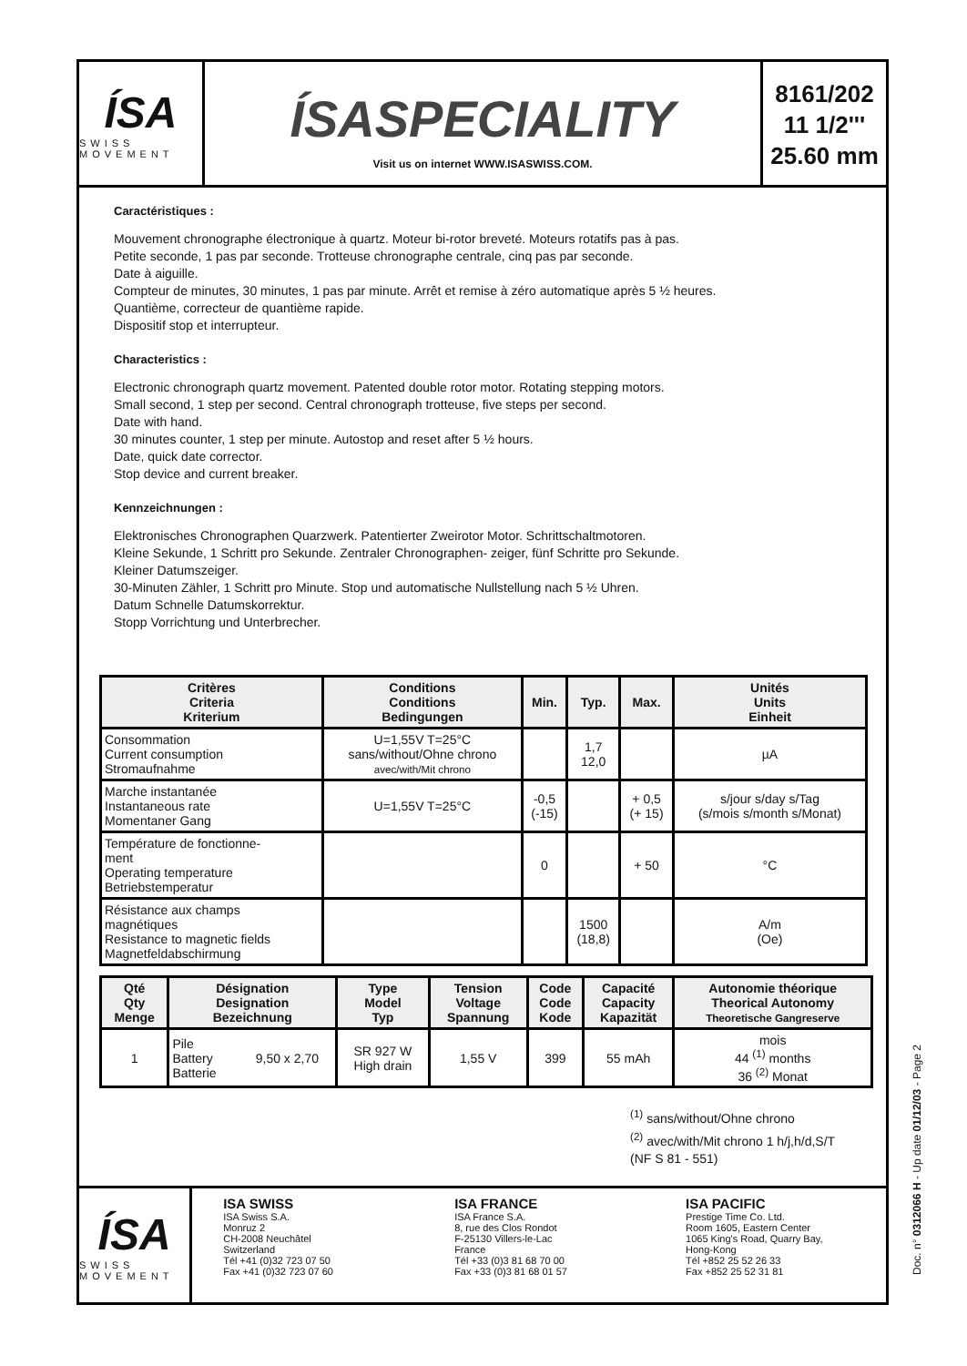ÍSA
SWISS MOVEMENT
ÍSASPECIALITY
Visit us on internet WWW.ISASWISS.COM.
8161/202
11 1/2'''
25.60 mm
Caractéristiques :
Mouvement chronographe électronique à quartz. Moteur bi-rotor breveté. Moteurs rotatifs pas à pas.
Petite seconde, 1 pas par seconde. Trotteuse chronographe centrale, cinq pas par seconde.
Date à aiguille.
Compteur de minutes, 30 minutes, 1 pas par minute. Arrêt et remise à zéro automatique après 5 ½ heures.
Quantième, correcteur de quantième rapide.
Dispositif stop et interrupteur.
Characteristics :
Electronic chronograph quartz movement. Patented double rotor motor. Rotating stepping motors.
Small second, 1 step per second. Central chronograph trotteuse, five steps per second.
Date with hand.
30 minutes counter, 1 step per minute. Autostop and reset after 5 ½ hours.
Date, quick date corrector.
Stop device and current breaker.
Kennzeichnungen :
Elektronisches Chronographen Quarzwerk. Patentierter Zweirotor Motor. Schrittschaltmotoren.
Kleine Sekunde, 1 Schritt pro Sekunde. Zentraler Chronographen- zeiger, fünf Schritte pro Sekunde.
Kleiner Datumszeiger.
30-Minuten Zähler, 1 Schritt pro Minute. Stop und automatische Nullstellung nach 5 ½ Uhren.
Datum Schnelle Datumskorrektur.
Stopp Vorrichtung und Unterbrecher.
| Critères Criteria Kriterium | Conditions Conditions Bedingungen | Min. | Typ. | Max. | Unités Units Einheit |
| --- | --- | --- | --- | --- | --- |
| Consommation Current consumption Stromaufnahme | U=1,55V T=25°C sans/without/Ohne chrono avec/with/Mit chrono | | 1,7 12,0 | | µA |
| Marche instantanée Instantaneous rate Momentaner Gang | U=1,55V T=25°C | -0,5 (-15) | | + 0,5 (+ 15) | s/jour s/day s/Tag (s/mois s/month s/Monat) |
| Température de fonctionne- ment Operating temperature Betriebstemperatur | | 0 | | + 50 | °C |
| Résistance aux champs magnétiques Resistance to magnetic fields Magnetfeldabschirmung | | | 1500 (18,8) | | A/m (Oe) |
| Qté Qty Menge | Désignation Designation Bezeichnung | | Type Model Typ | Tension Voltage Spannung | Code Code Kode | Capacité Capacity Kapazität | Autonomie théorique Theorical Autonomy Theoretische Gangreserve |
| --- | --- | --- | --- | --- | --- | --- | --- |
| 1 | Pile Battery Batterie | 9,50 x 2,70 | SR 927 W High drain | 1,55 V | 399 | 55 mAh | mois 44 <sup>(1)</sup> months 36 <sup>(2)</sup> Monat |
<sup>(1)</sup> sans/without/Ohne chrono
<sup>(2)</sup> avec/with/Mit chrono 1 h/j,h/d,S/T
(NF S 81 - 551)
ÍSA
SWISS MOVEMENT
ISA SWISS
ISA Swiss S.A.
Monruz 2
CH-2008 Neuchâtel
Switzerland
Tél +41 (0)32 723 07 50
Fax +41 (0)32 723 07 60
ISA FRANCE
ISA France S.A.
8, rue des Clos Rondot
F-25130 Villers-le-Lac
France
Tél +33 (0)3 81 68 70 00
Fax +33 (0)3 81 68 01 57
ISA PACIFIC
Prestige Time Co. Ltd.
Room 1605, Eastern Center
1065 King's Road, Quarry Bay,
Hong-Kong
Tél +852 25 52 26 33
Fax +852 25 52 31 81
Doc. n° 0312066 H - Up date 01/12/03 - Page 2